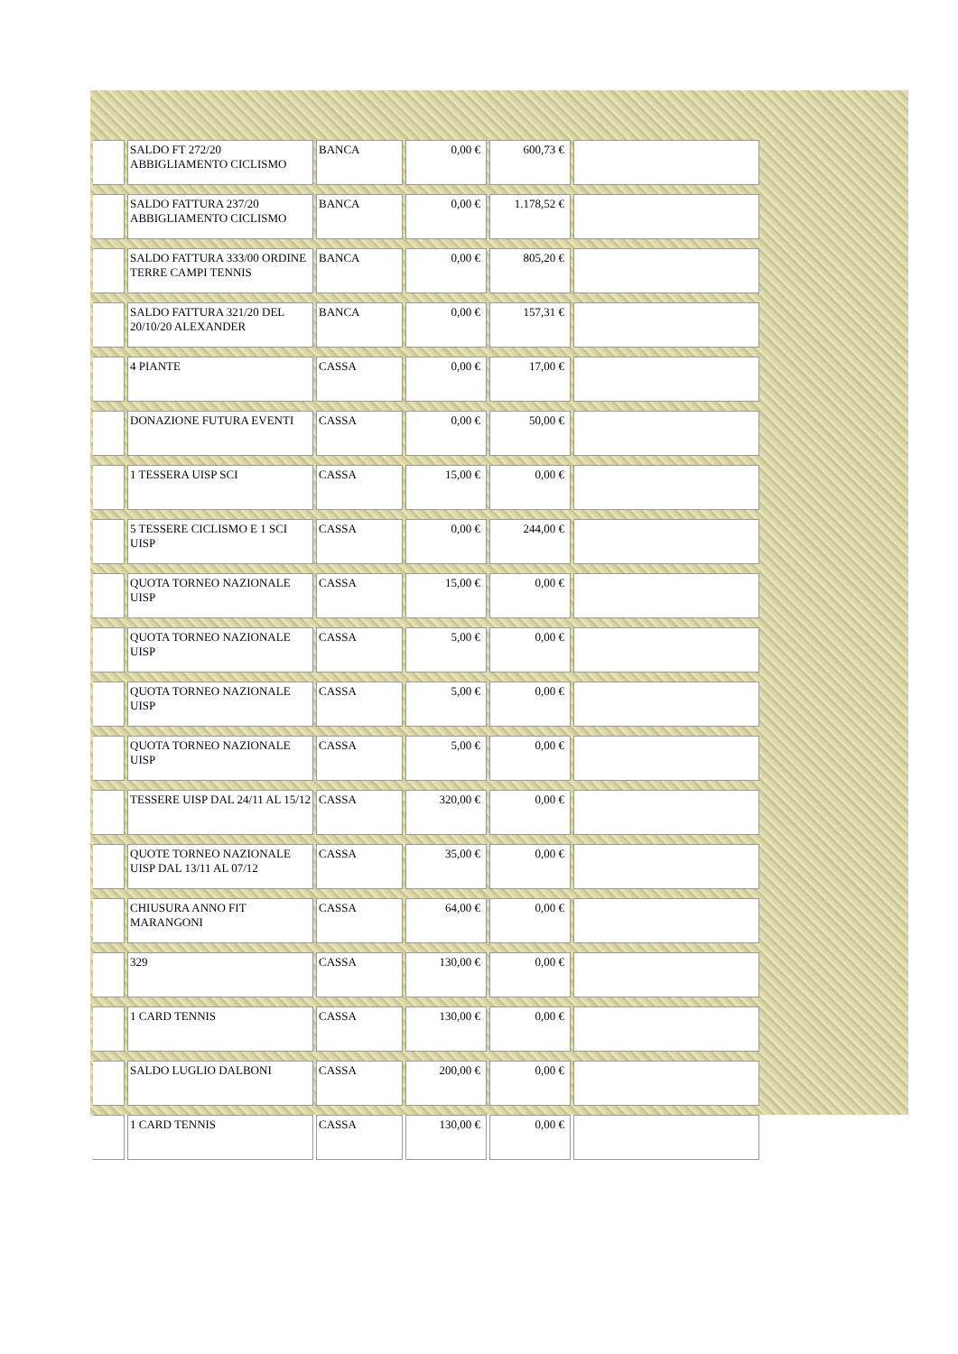| | SALDO FT 272/20 ABBIGLIAMENTO CICLISMO | BANCA | 0,00 € | 600,73 € | |
| | SALDO FATTURA 237/20 ABBIGLIAMENTO CICLISMO | BANCA | 0,00 € | 1.178,52 € | |
| | SALDO FATTURA 333/00 ORDINE TERRE CAMPI TENNIS | BANCA | 0,00 € | 805,20 € | |
| | SALDO FATTURA 321/20 DEL 20/10/20 ALEXANDER | BANCA | 0,00 € | 157,31 € | |
| | 4 PIANTE | CASSA | 0,00 € | 17,00 € | |
| | DONAZIONE FUTURA EVENTI | CASSA | 0,00 € | 50,00 € | |
| | 1 TESSERA UISP SCI | CASSA | 15,00 € | 0,00 € | |
| | 5 TESSERE CICLISMO E 1 SCI UISP | CASSA | 0,00 € | 244,00 € | |
| | QUOTA TORNEO NAZIONALE UISP | CASSA | 15,00 € | 0,00 € | |
| | QUOTA TORNEO NAZIONALE UISP | CASSA | 5,00 € | 0,00 € | |
| | QUOTA TORNEO NAZIONALE UISP | CASSA | 5,00 € | 0,00 € | |
| | QUOTA TORNEO NAZIONALE UISP | CASSA | 5,00 € | 0,00 € | |
| | TESSERE UISP DAL 24/11 AL 15/12 | CASSA | 320,00 € | 0,00 € | |
| | QUOTE TORNEO NAZIONALE UISP DAL 13/11 AL 07/12 | CASSA | 35,00 € | 0,00 € | |
| | CHIUSURA ANNO FIT MARANGONI | CASSA | 64,00 € | 0,00 € | |
| | 329 | CASSA | 130,00 € | 0,00 € | |
| | 1 CARD TENNIS | CASSA | 130,00 € | 0,00 € | |
| | SALDO LUGLIO DALBONI | CASSA | 200,00 € | 0,00 € | |
| | 1 CARD TENNIS | CASSA | 130,00 € | 0,00 € | |